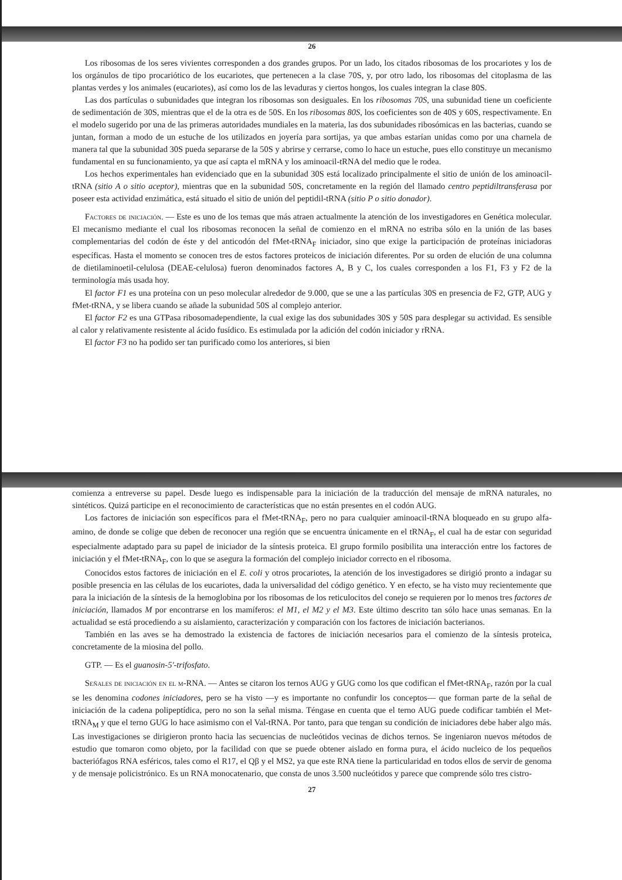26
Los ribosomas de los seres vivientes corresponden a dos grandes grupos. Por un lado, los citados ribosomas de los procariotes y los de los orgánulos de tipo procariótico de los eucariotes, que pertenecen a la clase 70S, y, por otro lado, los ribosomas del citoplasma de las plantas verdes y los animales (eucariotes), así como los de las levaduras y ciertos hongos, los cuales integran la clase 80S.
Las dos partículas o subunidades que integran los ribosomas son desiguales. En los ribosomas 70S, una subunidad tiene un coeficiente de sedimentación de 30S, mientras que el de la otra es de 50S. En los ribosomas 80S, los coeficientes son de 40S y 60S, respectivamente. En el modelo sugerido por una de las primeras autoridades mundiales en la materia, las dos subunidades ribosómicas en las bacterias, cuando se juntan, forman a modo de un estuche de los utilizados en joyería para sortijas, ya que ambas estarían unidas como por una charnela de manera tal que la subunidad 30S pueda separarse de la 50S y abrirse y cerrarse, como lo hace un estuche, pues ello constituye un mecanismo fundamental en su funcionamiento, ya que así capta el mRNA y los aminoacil-tRNA del medio que le rodea.
Los hechos experimentales han evidenciado que en la subunidad 30S está localizado principalmente el sitio de unión de los aminoacil-tRNA (sitio A o sitio aceptor), mientras que en la subunidad 50S, concretamente en la región del llamado centro peptidiltransferasa por poseer esta actividad enzimática, está situado el sitio de unión del peptidil-tRNA (sitio P o sitio donador).
Factores de iniciación. — Este es uno de los temas que más atraen actualmente la atención de los investigadores en Genética molecular. El mecanismo mediante el cual los ribosomas reconocen la señal de comienzo en el mRNA no estriba sólo en la unión de las bases complementarias del codón de éste y del anticodón del fMet-tRNA<sub>F</sub> iniciador, sino que exige la participación de proteínas iniciadoras específicas. Hasta el momento se conocen tres de estos factores proteicos de iniciación diferentes. Por su orden de elución de una columna de dietilaminoetil-celulosa (DEAE-celulosa) fueron denominados factores A, B y C, los cuales corresponden a los F1, F3 y F2 de la terminología más usada hoy.
El factor F1 es una proteína con un peso molecular alrededor de 9.000, que se une a las partículas 30S en presencia de F2, GTP, AUG y fMet-tRNA, y se libera cuando se añade la subunidad 50S al complejo anterior.
El factor F2 es una GTPasa ribosomadependiente, la cual exige las dos subunidades 30S y 50S para desplegar su actividad. Es sensible al calor y relativamente resistente al ácido fusídico. Es estimulada por la adición del codón iniciador y rRNA.
El factor F3 no ha podido ser tan purificado como los anteriores, si bien
comienza a entreverse su papel. Desde luego es indispensable para la iniciación de la traducción del mensaje de mRNA naturales, no sintéticos. Quizá participe en el reconocimiento de características que no están presentes en el codón AUG.
Los factores de iniciación son específicos para el fMet-tRNA<sub>F</sub>, pero no para cualquier aminoacil-tRNA bloqueado en su grupo alfa-amino, de donde se colige que deben de reconocer una región que se encuentra únicamente en el tRNA<sub>F</sub>, el cual ha de estar con seguridad especialmente adaptado para su papel de iniciador de la síntesis proteica. El grupo formilo posibilita una interacción entre los factores de iniciación y el fMet-tRNA<sub>F</sub>, con lo que se asegura la formación del complejo iniciador correcto en el ribosoma.
Conocidos estos factores de iniciación en el E. coli y otros procariotes, la atención de los investigadores se dirigió pronto a indagar su posible presencia en las células de los eucariotes, dada la universalidad del código genético. Y en efecto, se ha visto muy recientemente que para la iniciación de la síntesis de la hemoglobina por los ribosomas de los reticulocitos del conejo se requieren por lo menos tres factores de iniciación, llamados M por encontrarse en los mamíferos: el M1, el M2 y el M3. Este último descrito tan sólo hace unas semanas. En la actualidad se está procediendo a su aislamiento, caracterización y comparación con los factores de iniciación bacterianos.
También en las aves se ha demostrado la existencia de factores de iniciación necesarios para el comienzo de la síntesis proteica, concretamente de la miosina del pollo.
GTP. — Es el guanosin-5'-trifosfato.
Señales de iniciación en el m-RNA. — Antes se citaron los ternos AUG y GUG como los que codifican el fMet-tRNA<sub>F</sub>, razón por la cual se les denomina codones iniciadores, pero se ha visto —y es importante no confundir los conceptos— que forman parte de la señal de iniciación de la cadena polipeptídica, pero no son la señal misma. Téngase en cuenta que el terno AUG puede codificar también el Met-tRNA<sub>M</sub> y que el terno GUG lo hace asimismo con el Val-tRNA. Por tanto, para que tengan su condición de iniciadores debe haber algo más. Las investigaciones se dirigieron pronto hacia las secuencias de nucleótidos vecinas de dichos ternos. Se ingeniaron nuevos métodos de estudio que tomaron como objeto, por la facilidad con que se puede obtener aislado en forma pura, el ácido nucleico de los pequeños bacteriófagos RNA esféricos, tales como el R17, el Qβ y el MS2, ya que este RNA tiene la particularidad en todos ellos de servir de genoma y de mensaje policistrónico. Es un RNA monocatenario, que consta de unos 3.500 nucleótidos y parece que comprende sólo tres cistro-
27